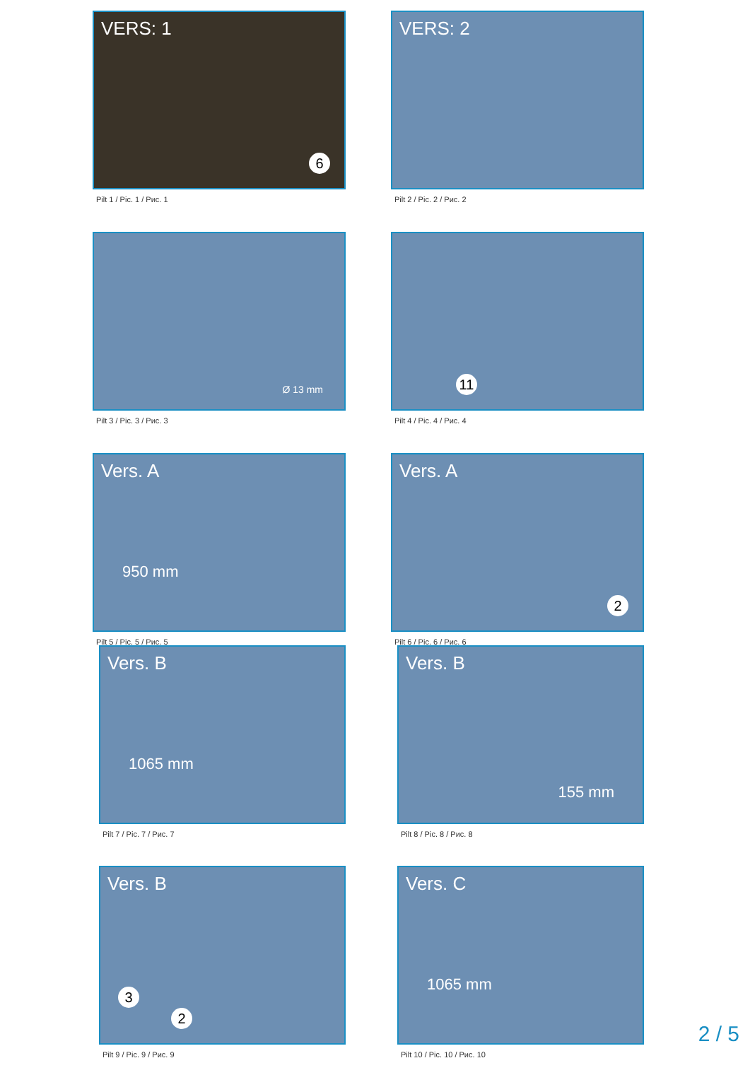VERS: 1
6
Pilt 1 / Pic. 1 / Рис. 1
VERS: 2
Pilt 2 / Pic. 2 / Рис. 2
Ø 13 mm
Pilt 3 / Pic. 3 / Рис. 3
11
Pilt 4 / Pic. 4 / Рис. 4
Vers. A
950 mm
Pilt 5 / Pic. 5 / Рис. 5
Vers. A
2
Pilt 6 / Pic. 6 / Рис. 6
Vers. B
1065 mm
Pilt 7 / Pic. 7 / Рис. 7
Vers. B
155 mm
Pilt 8 / Pic. 8 / Рис. 8
Vers. B
3
2
Pilt 9 / Pic. 9 / Рис. 9
Vers. C
1065 mm
Pilt 10 / Pic. 10 / Рис. 10
2 / 5